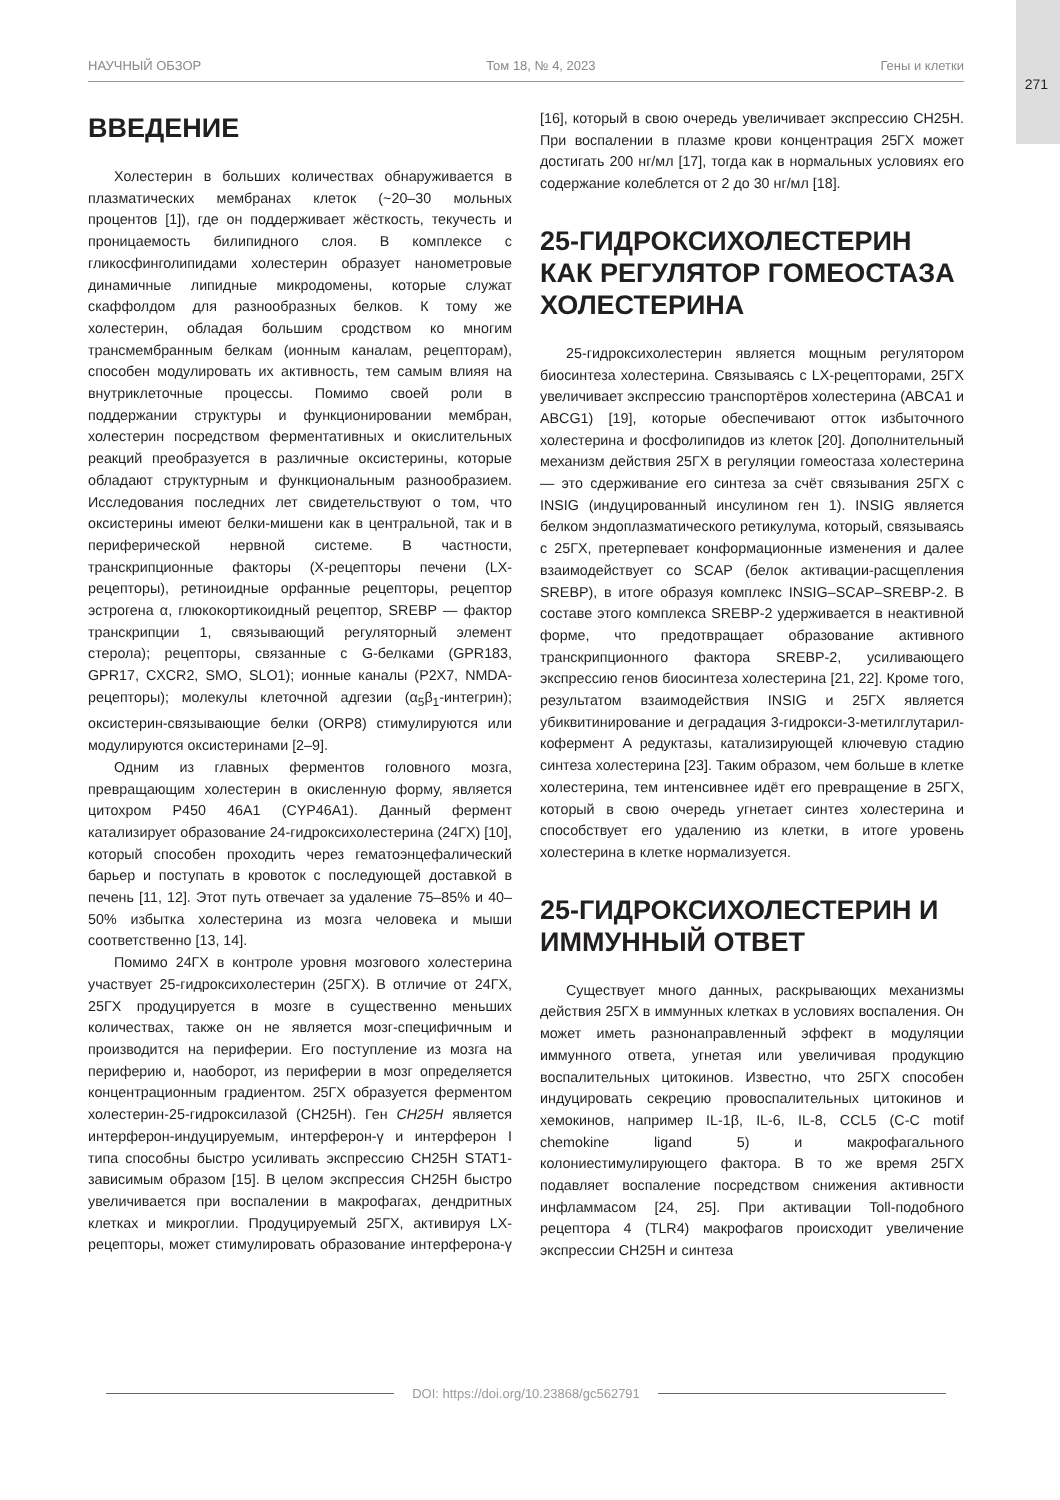271
НАУЧНЫЙ ОБЗОР Том 18, № 4, 2023 Гены и клетки
ВВЕДЕНИЕ
Холестерин в больших количествах обнаруживается в плазматических мембранах клеток (~20–30 мольных процентов [1]), где он поддерживает жёсткость, текучесть и проницаемость билипидного слоя. В комплексе с гликосфинголипидами холестерин образует нанометровые динамичные липидные микродомены, которые служат скаффолдом для разнообразных белков. К тому же холестерин, обладая большим сродством ко многим трансмембранным белкам (ионным каналам, рецепторам), способен модулировать их активность, тем самым влияя на внутриклеточные процессы. Помимо своей роли в поддержании структуры и функционировании мембран, холестерин посредством ферментативных и окислительных реакций преобразуется в различные оксистерины, которые обладают структурным и функциональным разнообразием. Исследования последних лет свидетельствуют о том, что оксистерины имеют белки-мишени как в центральной, так и в периферической нервной системе. В частности, транскрипционные факторы (X-рецепторы печени (LX-рецепторы), ретиноидные орфанные рецепторы, рецептор эстрогена α, глюкокортикоидный рецептор, SREBP — фактор транскрипции 1, связывающий регуляторный элемент стерола); рецепторы, связанные с G-белками (GPR183, GPR17, CXCR2, SMO, SLO1); ионные каналы (P2X7, NMDA-рецепторы); молекулы клеточной адгезии (α<sub>5</sub>β<sub>1</sub>-интегрин); оксистерин-связывающие белки (ORP8) стимулируются или модулируются оксистеринами [2–9].
Одним из главных ферментов головного мозга, превращающим холестерин в окисленную форму, является цитохром P450 46A1 (CYP46A1). Данный фермент катализирует образование 24-гидроксихолестерина (24ГХ) [10], который способен проходить через гематоэнцефалический барьер и поступать в кровоток с последующей доставкой в печень [11, 12]. Этот путь отвечает за удаление 75–85% и 40–50% избытка холестерина из мозга человека и мыши соответственно [13, 14].
Помимо 24ГХ в контроле уровня мозгового холестерина участвует 25-гидроксихолестерин (25ГХ). В отличие от 24ГХ, 25ГХ продуцируется в мозге в существенно меньших количествах, также он не является мозг-специфичным и производится на периферии. Его поступление из мозга на периферию и, наоборот, из периферии в мозг определяется концентрационным градиентом. 25ГХ образуется ферментом холестерин-25-гидроксилазой (CH25H). Ген CH25H является интерферон-индуцируемым, интерферон-γ и интерферон I типа способны быстро усиливать экспрессию CH25H STAT1-зависимым образом [15]. В целом экспрессия CH25H быстро увеличивается при воспалении в макрофагах, дендритных клетках и микроглии. Продуцируемый 25ГХ, активируя LX-рецепторы, может стимулировать образование интерферона-γ [16], который в свою очередь увеличивает экспрессию CH25H. При воспалении в плазме крови концентрация 25ГХ может достигать 200 нг/мл [17], тогда как в нормальных условиях его содержание колеблется от 2 до 30 нг/мл [18].
25-ГИДРОКСИХОЛЕСТЕРИН КАК РЕГУЛЯТОР ГОМЕОСТАЗА ХОЛЕСТЕРИНА
25-гидроксихолестерин является мощным регулятором биосинтеза холестерина. Связываясь с LX-рецепторами, 25ГХ увеличивает экспрессию транспортёров холестерина (ABCA1 и ABCG1) [19], которые обеспечивают отток избыточного холестерина и фосфолипидов из клеток [20]. Дополнительный механизм действия 25ГХ в регуляции гомеостаза холестерина — это сдерживание его синтеза за счёт связывания 25ГХ с INSIG (индуцированный инсулином ген 1). INSIG является белком эндоплазматического ретикулума, который, связываясь с 25ГХ, претерпевает конформационные изменения и далее взаимодействует со SCAP (белок активации-расщепления SREBP), в итоге образуя комплекс INSIG–SCAP–SREBP-2. В составе этого комплекса SREBP-2 удерживается в неактивной форме, что предотвращает образование активного транскрипционного фактора SREBP-2, усиливающего экспрессию генов биосинтеза холестерина [21, 22]. Кроме того, результатом взаимодействия INSIG и 25ГХ является убиквитинирование и деградация 3-гидрокси-3-метилглутарил-кофермент A редуктазы, катализирующей ключевую стадию синтеза холестерина [23]. Таким образом, чем больше в клетке холестерина, тем интенсивнее идёт его превращение в 25ГХ, который в свою очередь угнетает синтез холестерина и способствует его удалению из клетки, в итоге уровень холестерина в клетке нормализуется.
25-ГИДРОКСИХОЛЕСТЕРИН И ИММУННЫЙ ОТВЕТ
Существует много данных, раскрывающих механизмы действия 25ГХ в иммунных клетках в условиях воспаления. Он может иметь разнонаправленный эффект в модуляции иммунного ответа, угнетая или увеличивая продукцию воспалительных цитокинов. Известно, что 25ГХ способен индуцировать секрецию провоспалительных цитокинов и хемокинов, например IL-1β, IL-6, IL-8, CCL5 (C-C motif chemokine ligand 5) и макрофагального колониестимулирующего фактора. В то же время 25ГХ подавляет воспаление посредством снижения активности инфламмасом [24, 25]. При активации Toll-подобного рецептора 4 (TLR4) макрофагов происходит увеличение экспрессии CH25H и синтеза
DOI: https://doi.org/10.23868/gc562791